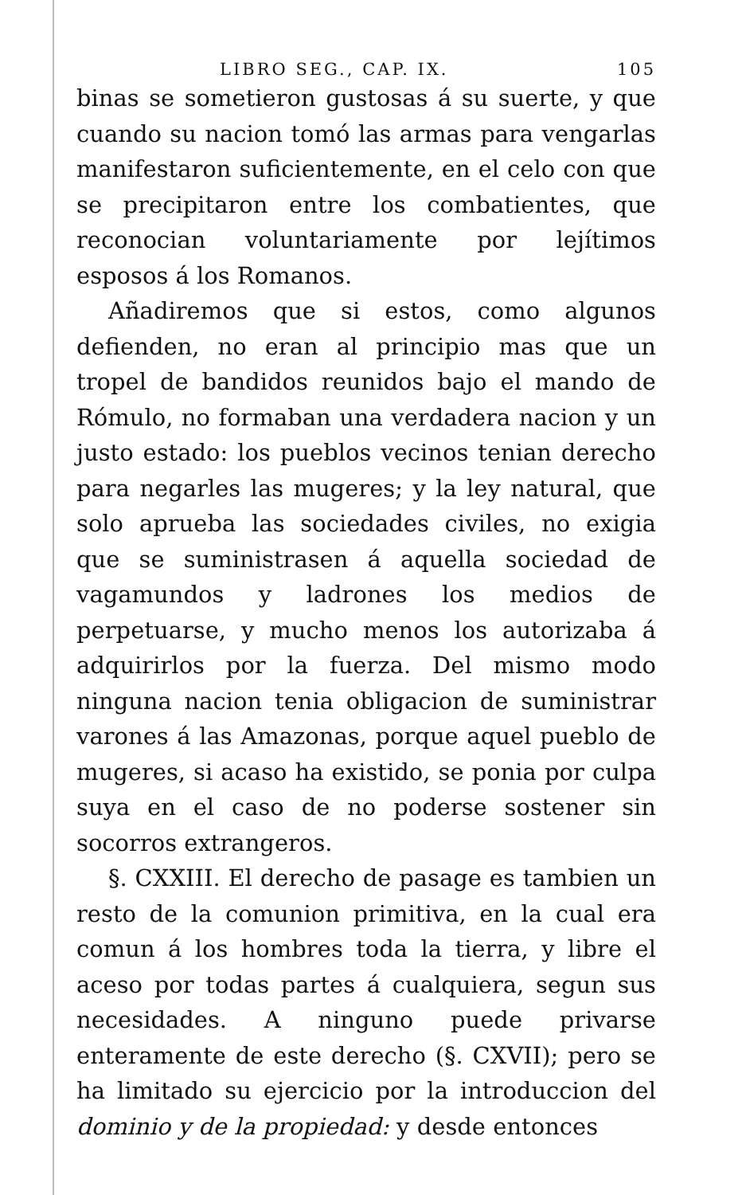LIBRO SEG., CAP. IX. 105
binas se sometieron gustosas á su suerte, y que cuando su nacion tomó las armas para vengarlas manifestaron suficientemente, en el celo con que se precipitaron entre los combatientes, que reconocian voluntariamente por lejítimos esposos á los Romanos.
Añadiremos que si estos, como algunos defienden, no eran al principio mas que un tropel de bandidos reunidos bajo el mando de Rómulo, no formaban una verdadera nacion y un justo estado: los pueblos vecinos tenian derecho para negarles las mugeres; y la ley natural, que solo aprueba las sociedades civiles, no exigia que se suministrasen á aquella sociedad de vagamundos y ladrones los medios de perpetuarse, y mucho menos los autorizaba á adquirirlos por la fuerza. Del mismo modo ninguna nacion tenia obligacion de suministrar varones á las Amazonas, porque aquel pueblo de mugeres, si acaso ha existido, se ponia por culpa suya en el caso de no poderse sostener sin socorros extrangeros.
§. CXXIII. El derecho de pasage es tambien un resto de la comunion primitiva, en la cual era comun á los hombres toda la tierra, y libre el aceso por todas partes á cualquiera, segun sus necesidades. A ninguno puede privarse enteramente de este derecho (§. CXVII); pero se ha limitado su ejercicio por la introduccion del dominio y de la propiedad: y desde entonces